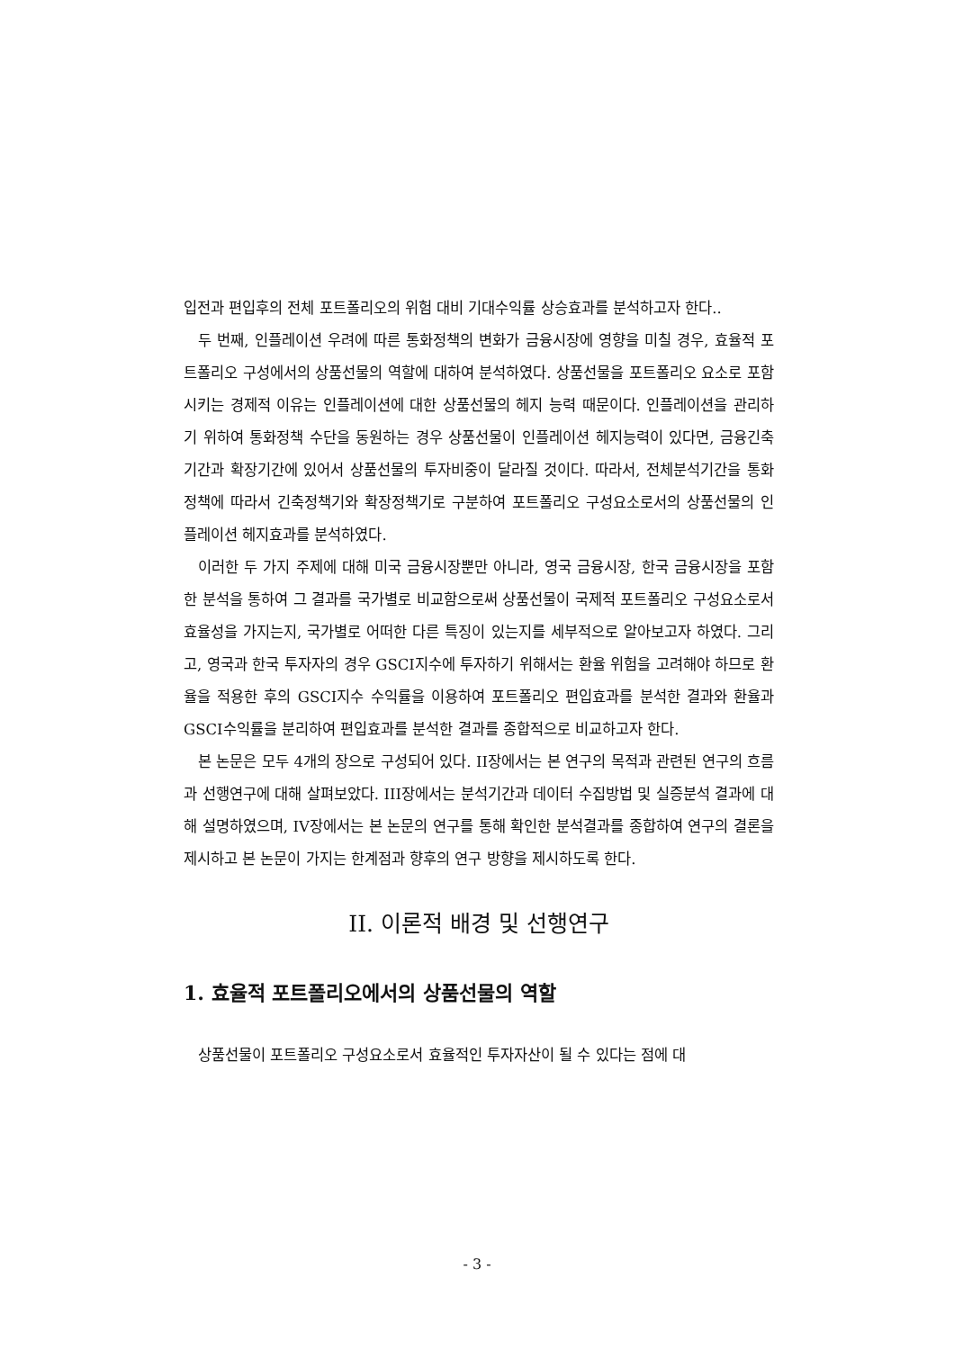입전과 편입후의 전체 포트폴리오의 위험 대비 기대수익률 상승효과를 분석하고자 한다..
두 번째, 인플레이션 우려에 따른 통화정책의 변화가 금융시장에 영향을 미칠 경우, 효율적 포트폴리오 구성에서의 상품선물의 역할에 대하여 분석하였다. 상품선물을 포트폴리오 요소로 포함시키는 경제적 이유는 인플레이션에 대한 상품선물의 헤지 능력 때문이다. 인플레이션을 관리하기 위하여 통화정책 수단을 동원하는 경우 상품선물이 인플레이션 헤지능력이 있다면, 금융긴축기간과 확장기간에 있어서 상품선물의 투자비중이 달라질 것이다. 따라서, 전체분석기간을 통화정책에 따라서 긴축정책기와 확장정책기로 구분하여 포트폴리오 구성요소로서의 상품선물의 인플레이션 헤지효과를 분석하였다.
이러한 두 가지 주제에 대해 미국 금융시장뿐만 아니라, 영국 금융시장, 한국 금융시장을 포함한 분석을 통하여 그 결과를 국가별로 비교함으로써 상품선물이 국제적 포트폴리오 구성요소로서 효율성을 가지는지, 국가별로 어떠한 다른 특징이 있는지를 세부적으로 알아보고자 하였다. 그리고, 영국과 한국 투자자의 경우 GSCI지수에 투자하기 위해서는 환율 위험을 고려해야 하므로 환율을 적용한 후의 GSCI지수 수익률을 이용하여 포트폴리오 편입효과를 분석한 결과와 환율과 GSCI수익률을 분리하여 편입효과를 분석한 결과를 종합적으로 비교하고자 한다.
본 논문은 모두 4개의 장으로 구성되어 있다. II장에서는 본 연구의 목적과 관련된 연구의 흐름과 선행연구에 대해 살펴보았다. III장에서는 분석기간과 데이터 수집방법 및 실증분석 결과에 대해 설명하였으며, IV장에서는 본 논문의 연구를 통해 확인한 분석결과를 종합하여 연구의 결론을 제시하고 본 논문이 가지는 한계점과 향후의 연구 방향을 제시하도록 한다.
II. 이론적 배경 및 선행연구
1. 효율적 포트폴리오에서의 상품선물의 역할
상품선물이 포트폴리오 구성요소로서 효율적인 투자자산이 될 수 있다는 점에 대
- 3 -